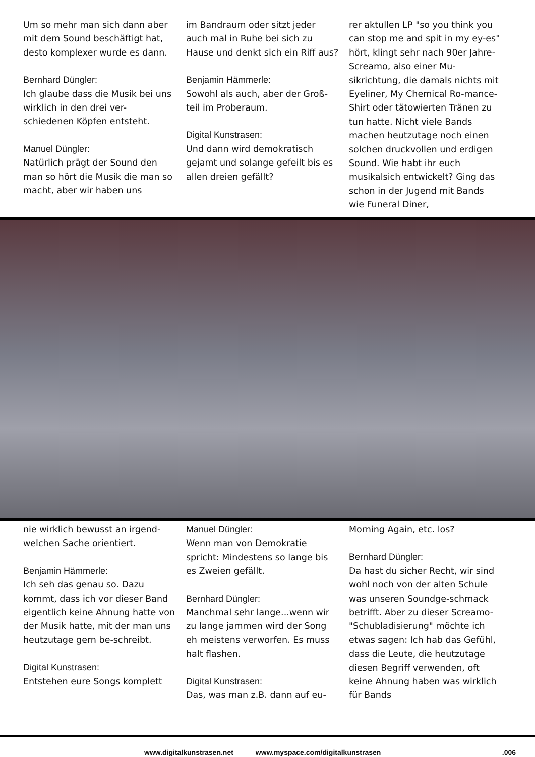Um so mehr man sich dann aber mit dem Sound beschäftigt hat, desto komplexer wurde es dann.
Bernhard Düngler:
Ich glaube dass die Musik bei uns wirklich in den drei ver-schiedenen Köpfen entsteht.
Manuel Düngler:
Natürlich prägt der Sound den man so hört die Musik die man so macht, aber wir haben uns
im Bandraum oder sitzt jeder auch mal in Ruhe bei sich zu Hause und denkt sich ein Riff aus?
Benjamin Hämmerle:
Sowohl als auch, aber der Groß-teil im Proberaum.
Digital Kunstrasen:
Und dann wird demokratisch gejamt und solange gefeilt bis es allen dreien gefällt?
rer aktullen LP "so you think you can stop me and spit in my ey-es" hört, klingt sehr nach 90er Jahre-Screamo, also einer Mu-sikrichtung, die damals nichts mit Eyeliner, My Chemical Ro-mance-Shirt oder tätowierten Tränen zu tun hatte. Nicht viele Bands machen heutzutage noch einen solchen druckvollen und erdigen Sound. Wie habt ihr euch musikalsich entwickelt? Ging das schon in der Jugend mit Bands wie Funeral Diner,
nie wirklich bewusst an irgend-welchen Sache orientiert.
Benjamin Hämmerle:
Ich seh das genau so. Dazu kommt, dass ich vor dieser Band eigentlich keine Ahnung hatte von der Musik hatte, mit der man uns heutzutage gern be-schreibt.
Digital Kunstrasen:
Entstehen eure Songs komplett
Manuel Düngler:
Wenn man von Demokratie spricht: Mindestens so lange bis es Zweien gefällt.
Bernhard Düngler:
Manchmal sehr lange...wenn wir zu lange jammen wird der Song eh meistens verworfen. Es muss halt flashen.
Digital Kunstrasen:
Das, was man z.B. dann auf eu-
Morning Again, etc. los?
Bernhard Düngler:
Da hast du sicher Recht, wir sind wohl noch von der alten Schule was unseren Soundge-schmack betrifft. Aber zu dieser Screamo-"Schubladisierung" möchte ich etwas sagen: Ich hab das Gefühl, dass die Leute, die heutzutage diesen Begriff verwenden, oft keine Ahnung haben was wirklich für Bands
www.digitalkunstrasen.net www.myspace.com/digitalkunstrasen.006